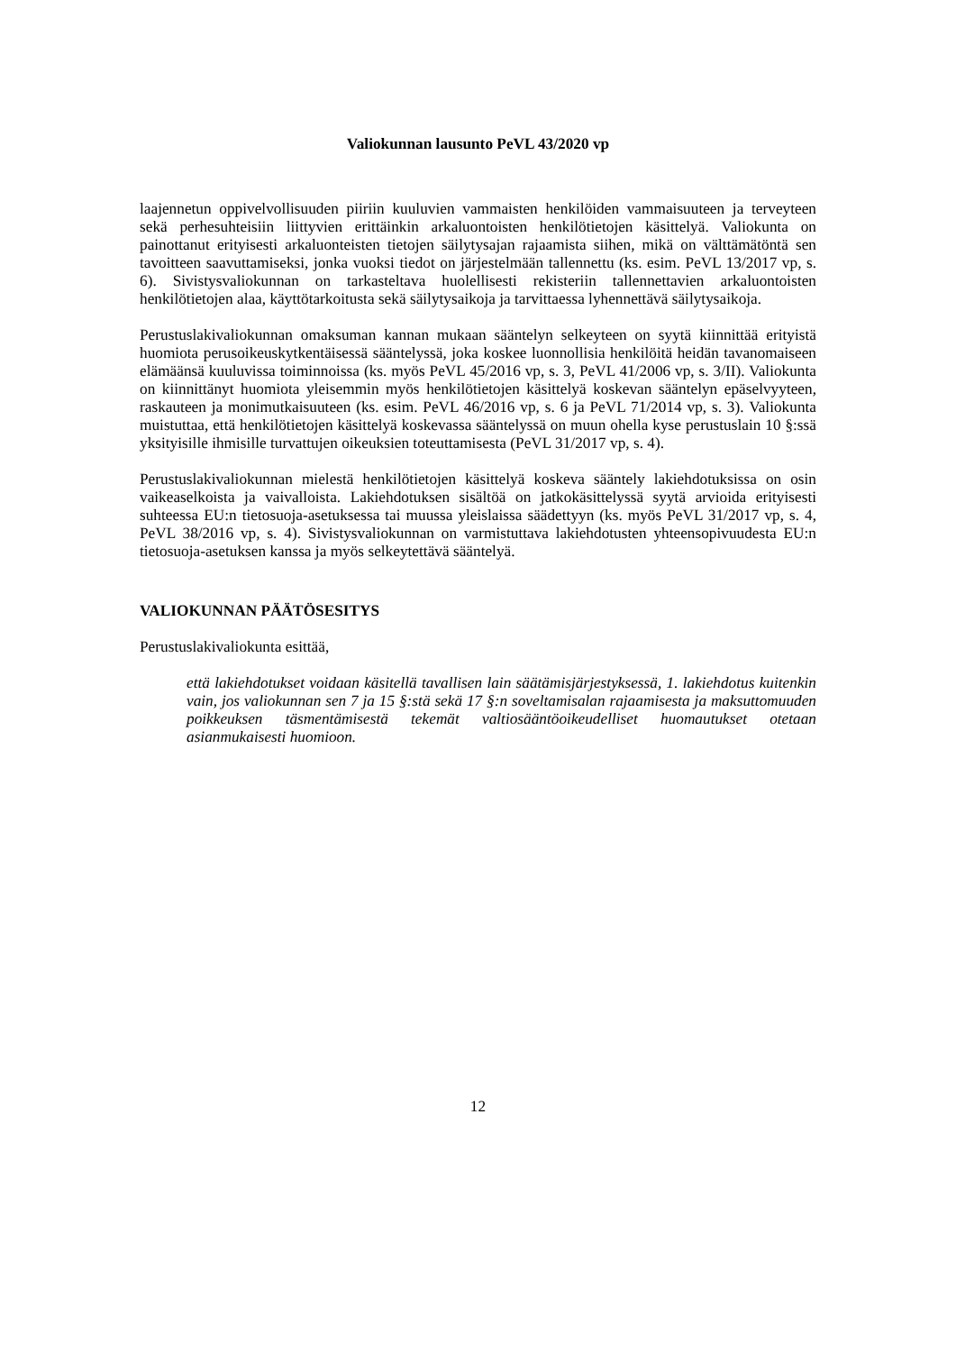Valiokunnan lausunto PeVL 43/2020 vp
laajennetun oppivelvollisuuden piiriin kuuluvien vammaisten henkilöiden vammaisuuteen ja terveyteen sekä perhesuhteisiin liittyvien erittäinkin arkaluontoisten henkilötietojen käsittelyä. Valiokunta on painottanut erityisesti arkaluonteisten tietojen säilytysajan rajaamista siihen, mikä on välttämätöntä sen tavoitteen saavuttamiseksi, jonka vuoksi tiedot on järjestelmään tallennettu (ks. esim. PeVL 13/2017 vp, s. 6). Sivistysvaliokunnan on tarkasteltava huolellisesti rekisteriin tallennettavien arkaluontoisten henkilötietojen alaa, käyttötarkoitusta sekä säilytysaikoja ja tarvittaessa lyhennettävä säilytysaikoja.
Perustuslakivaliokunnan omaksuman kannan mukaan sääntelyn selkeyteen on syytä kiinnittää erityistä huomiota perusoikeuskytkentäisessä sääntelyssä, joka koskee luonnollisia henkilöitä heidän tavanomaiseen elämäänsä kuuluvissa toiminnoissa (ks. myös PeVL 45/2016 vp, s. 3, PeVL 41/2006 vp, s. 3/II). Valiokunta on kiinnittänyt huomiota yleisemmin myös henkilötietojen käsittelyä koskevan sääntelyn epäselvyyteen, raskauteen ja monimutkaisuuteen (ks. esim. PeVL 46/2016 vp, s. 6 ja PeVL 71/2014 vp, s. 3). Valiokunta muistuttaa, että henkilötietojen käsittelyä koskevassa sääntelyssä on muun ohella kyse perustuslain 10 §:ssä yksityisille ihmisille turvattujen oikeuksien toteuttamisesta (PeVL 31/2017 vp, s. 4).
Perustuslakivaliokunnan mielestä henkilötietojen käsittelyä koskeva sääntely lakiehdotuksissa on osin vaikeaselkoista ja vaivalloista. Lakiehdotuksen sisältöä on jatkokäsittelyssä syytä arvioida erityisesti suhteessa EU:n tietosuoja-asetuksessa tai muussa yleislaissa säädettyyn (ks. myös PeVL 31/2017 vp, s. 4, PeVL 38/2016 vp, s. 4). Sivistysvaliokunnan on varmistuttava lakiehdotusten yhteensopivuudesta EU:n tietosuoja-asetuksen kanssa ja myös selkeytettävä sääntelyä.
VALIOKUNNAN PÄÄTÖSESITYS
Perustuslakivaliokunta esittää,
että lakiehdotukset voidaan käsitellä tavallisen lain säätämisjärjestyksessä, 1. lakiehdotus kuitenkin vain, jos valiokunnan sen 7 ja 15 §:stä sekä 17 §:n soveltamisalan rajaamisesta ja maksuttomuuden poikkeuksen täsmentämisestä tekemät valtiosääntöoikeudelliset huomautukset otetaan asianmukaisesti huomioon.
12